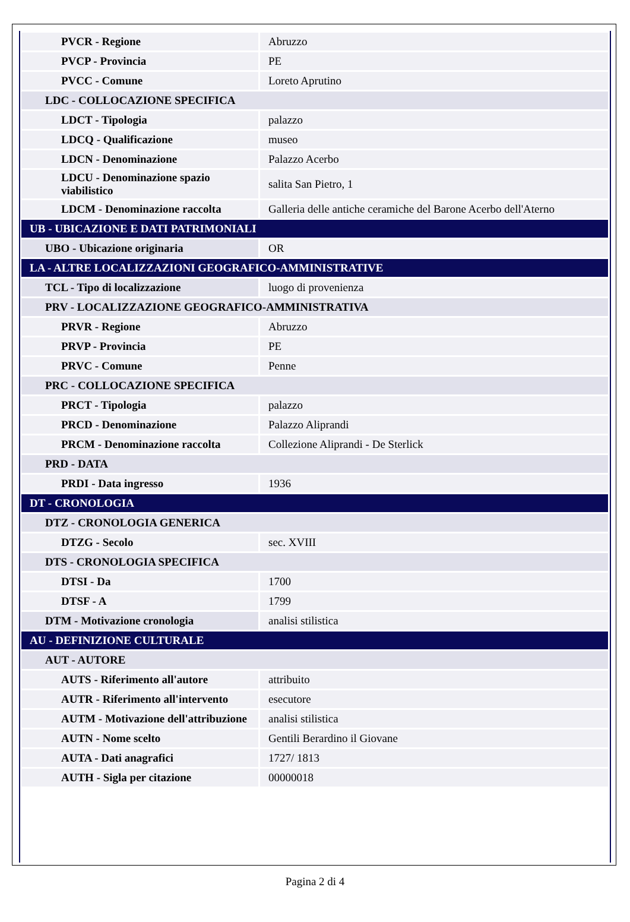| PVCR - Regione | Abruzzo |
| PVCP - Provincia | PE |
| PVCC - Comune | Loreto Aprutino |
| LDC - COLLOCAZIONE SPECIFICA | |
| LDCT - Tipologia | palazzo |
| LDCQ - Qualificazione | museo |
| LDCN - Denominazione | Palazzo Acerbo |
| LDCU - Denominazione spazio viabilistico | salita San Pietro, 1 |
| LDCM - Denominazione raccolta | Galleria delle antiche ceramiche del Barone Acerbo dell'Aterno |
| UB - UBICAZIONE E DATI PATRIMONIALI | |
| UBO - Ubicazione originaria | OR |
| LA - ALTRE LOCALIZZAZIONI GEOGRAFICO-AMMINISTRATIVE | |
| TCL - Tipo di localizzazione | luogo di provenienza |
| PRV - LOCALIZZAZIONE GEOGRAFICO-AMMINISTRATIVA | |
| PRVR - Regione | Abruzzo |
| PRVP - Provincia | PE |
| PRVC - Comune | Penne |
| PRC - COLLOCAZIONE SPECIFICA | |
| PRCT - Tipologia | palazzo |
| PRCD - Denominazione | Palazzo Aliprandi |
| PRCM - Denominazione raccolta | Collezione Aliprandi - De Sterlick |
| PRD - DATA | |
| PRDI - Data ingresso | 1936 |
| DT - CRONOLOGIA | |
| DTZ - CRONOLOGIA GENERICA | |
| DTZG - Secolo | sec. XVIII |
| DTS - CRONOLOGIA SPECIFICA | |
| DTSI - Da | 1700 |
| DTSF - A | 1799 |
| DTM - Motivazione cronologia | analisi stilistica |
| AU - DEFINIZIONE CULTURALE | |
| AUT - AUTORE | |
| AUTS - Riferimento all'autore | attribuito |
| AUTR - Riferimento all'intervento | esecutore |
| AUTM - Motivazione dell'attribuzione | analisi stilistica |
| AUTN - Nome scelto | Gentili Berardino il Giovane |
| AUTA - Dati anagrafici | 1727/ 1813 |
| AUTH - Sigla per citazione | 00000018 |
Pagina 2 di 4